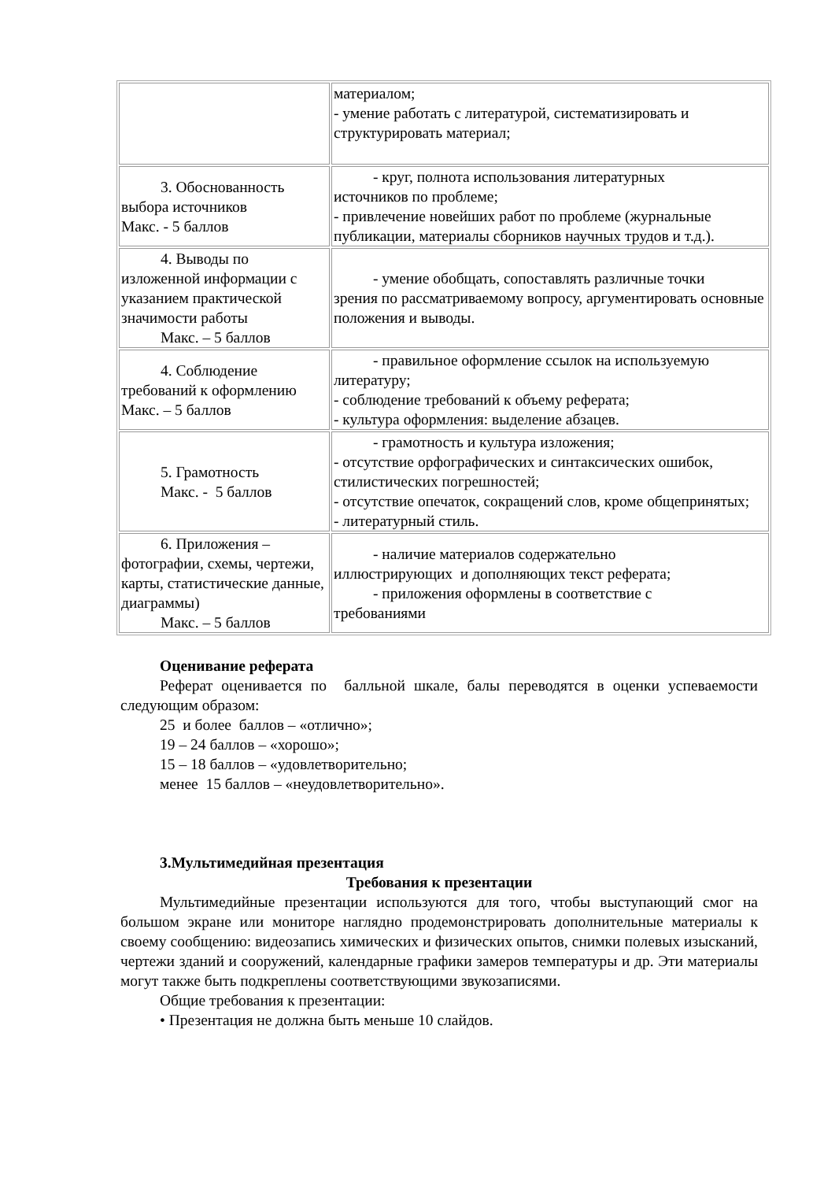| | материалом; - умение работать с литературой, систематизировать и структурировать материал; |
| 3. Обоснованность выбора источников Макс. - 5 баллов | - круг, полнота использования литературных источников по проблеме; - привлечение новейших работ по проблеме (журнальные публикации, материалы сборников научных трудов и т.д.). |
| 4. Выводы по изложенной информации с указанием практической значимости работы Макс. – 5 баллов | - умение обобщать, сопоставлять различные точки зрения по рассматриваемому вопросу, аргументировать основные положения и выводы. |
| 4. Соблюдение требований к оформлению Макс. – 5 баллов | - правильное оформление ссылок на используемую литературу; - соблюдение требований к объему реферата; - культура оформления: выделение абзацев. |
| 5. Грамотность Макс. - 5 баллов | - грамотность и культура изложения; - отсутствие орфографических и синтаксических ошибок, стилистических погрешностей; - отсутствие опечаток, сокращений слов, кроме общепринятых; - литературный стиль. |
| 6. Приложения – фотографии, схемы, чертежи, карты, статистические данные, диаграммы) Макс. – 5 баллов | - наличие материалов содержательно иллюстрирующих и дополняющих текст реферата; - приложения оформлены в соответствие с требованиями |
Оценивание реферата
Реферат оценивается по балльной шкале, балы переводятся в оценки успеваемости следующим образом:
25 и более баллов – «отлично»;
19 – 24 баллов – «хорошо»;
15 – 18 баллов – «удовлетворительно;
менее 15 баллов – «неудовлетворительно».
3.Мультимедийная презентация
Требования к презентации
Мультимедийные презентации используются для того, чтобы выступающий смог на большом экране или мониторе наглядно продемонстрировать дополнительные материалы к своему сообщению: видеозапись химических и физических опытов, снимки полевых изысканий, чертежи зданий и сооружений, календарные графики замеров температуры и др. Эти материалы могут также быть подкреплены соответствующими звукозаписями.
Общие требования к презентации:
• Презентация не должна быть меньше 10 слайдов.